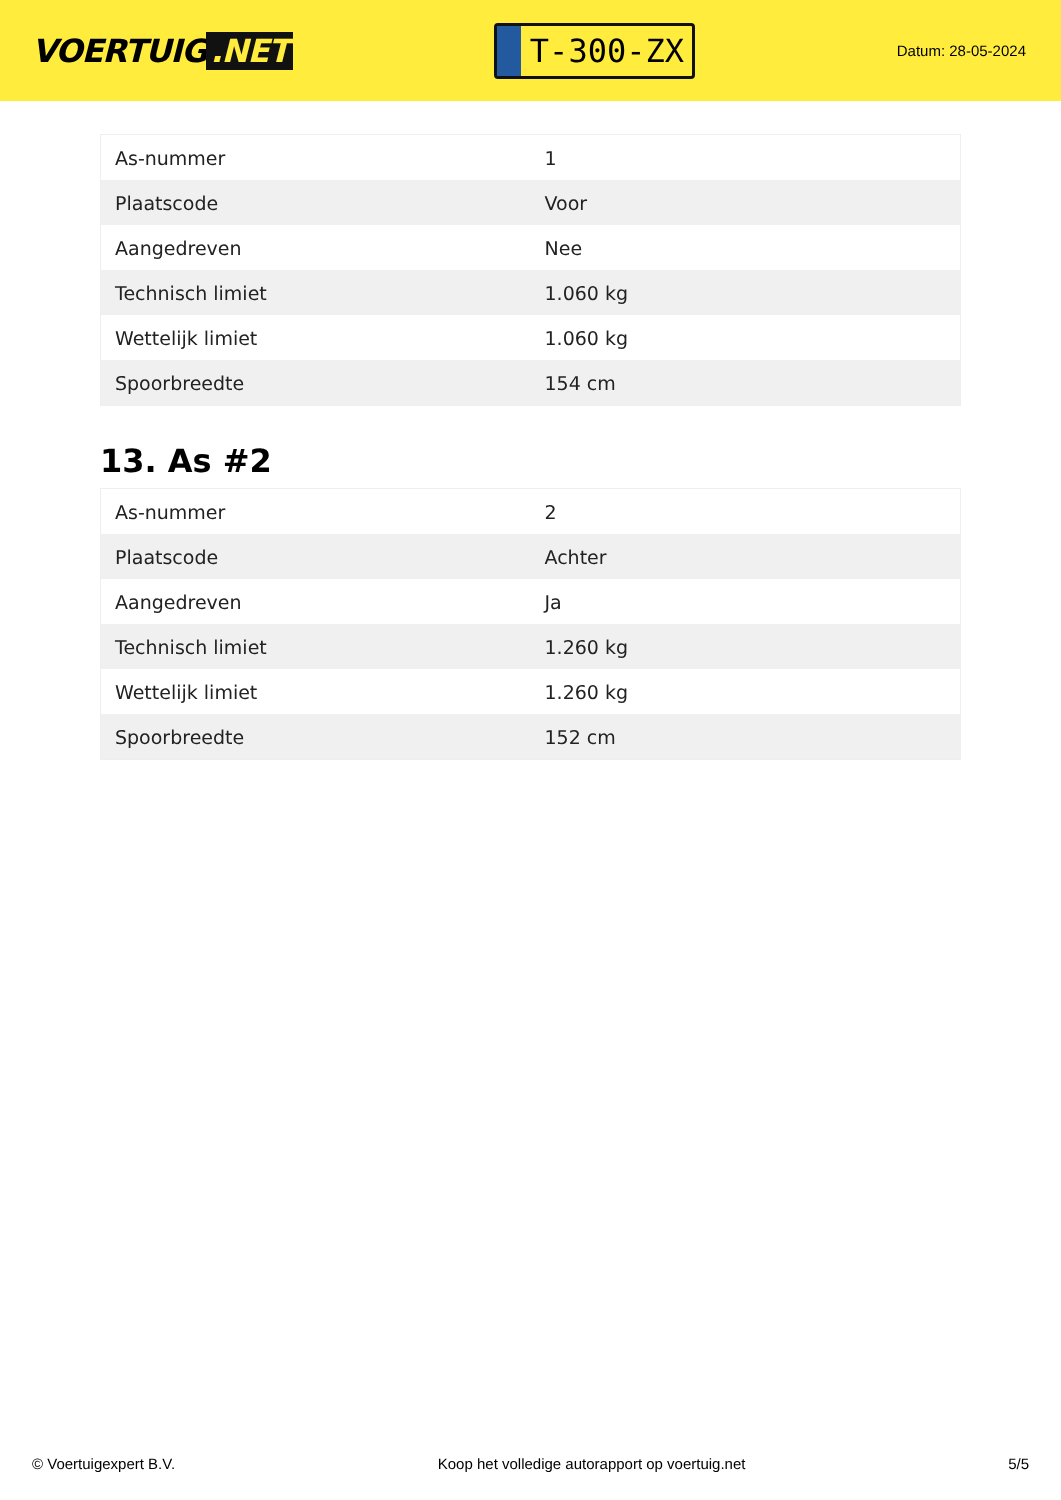VOERTUIG.NET
T-300-ZX
Datum: 28-05-2024
| As-nummer | 1 |
| Plaatscode | Voor |
| Aangedreven | Nee |
| Technisch limiet | 1.060 kg |
| Wettelijk limiet | 1.060 kg |
| Spoorbreedte | 154 cm |
13. As #2
| As-nummer | 2 |
| Plaatscode | Achter |
| Aangedreven | Ja |
| Technisch limiet | 1.260 kg |
| Wettelijk limiet | 1.260 kg |
| Spoorbreedte | 152 cm |
© Voertuigexpert B.V. Koop het volledige autorapport op voertuig.net 5/5